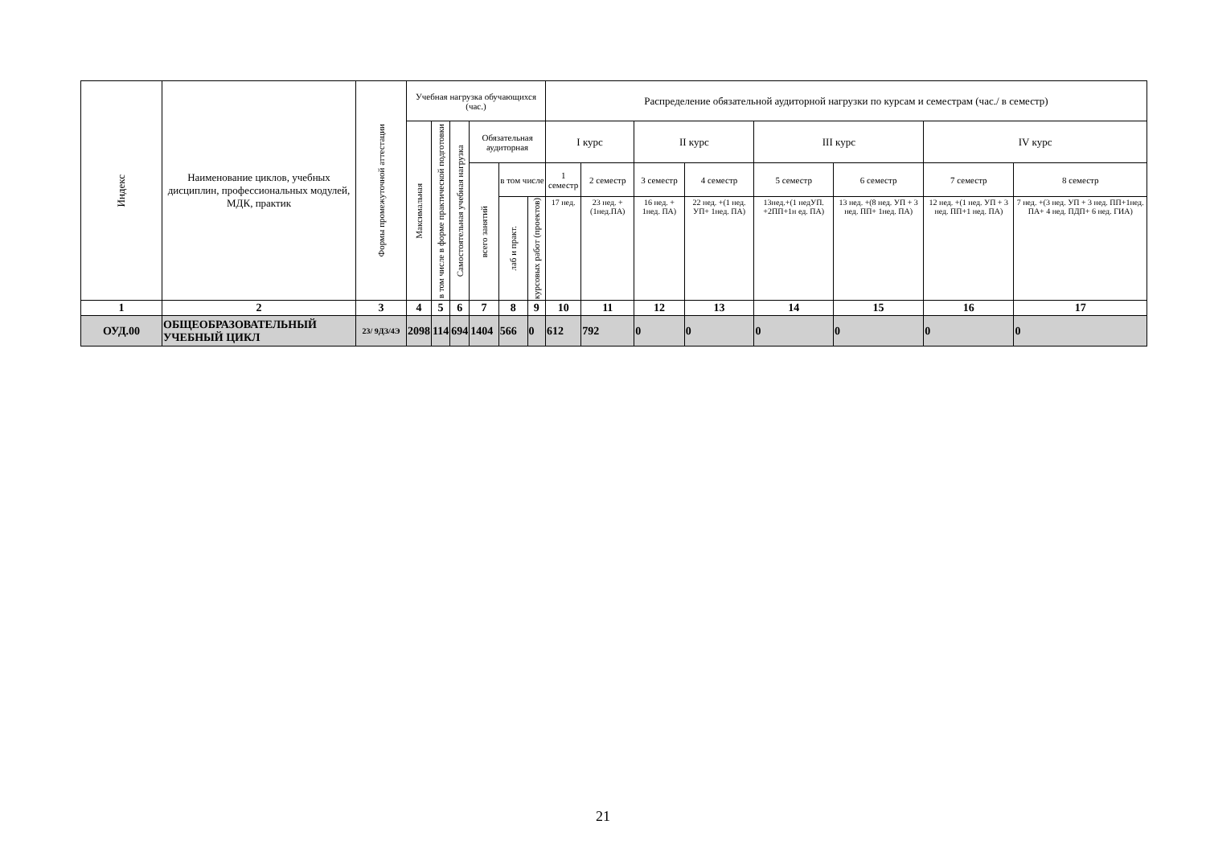| Индекс | Наименование циклов, учебных дисциплин, профессиональных модулей, МДК, практик | Формы промежуточной аттестации | Учебная нагрузка обучающихся (час.) | | | | | | Распределение обязательной аудиторной нагрузки по курсам и семестрам (час./ в семестр) | | | | | | | |
| --- | --- | --- | --- | --- | --- | --- | --- | --- | --- | --- | --- | --- | --- | --- | --- | --- |
| | | | Максимальная | в том числе в форме практической подготовки | Самостоятельная учебная нагрузка | Обязательная аудиторная | | | I курс | | II курс | | III курс | | IV курс | |
| | | | | | | всего занятий | в том числе | | 1 семестр | 2 семестр | 3 семестр | 4 семестр | 5 семестр | 6 семестр | 7 семестр | 8 семестр |
| | | | | | | | лаб и практ. | курсовых работ (проектов) | 17 нед. | 23 нед. + (1нед.ПА) | 16 нед. + 1нед. ПА) | 22 нед. +(1 нед. УП+ 1нед. ПА) | 13нед.+(1 недУП. +2ПП+1н ед. ПА) | 13 нед. +(8 нед. УП + 3 нед. ПП+ 1нед. ПА) | 12 нед. +(1 нед. УП + 3 нед. ПП+1 нед. ПА) | 7 нед. +(3 нед. УП + 3 нед. ПП+1нед. ПА+ 4 нед. ПДП+ 6 нед. ГИА) |
| 1 | 2 | 3 | 4 | 5 | 6 | 7 | 8 | 9 | 10 | 11 | 12 | 13 | 14 | 15 | 16 | 17 |
| ОУД.00 | ОБЩЕОБРАЗОВАТЕЛЬНЫЙ УЧЕБНЫЙ ЦИКЛ | 23/ 9ДЗ/4Э | 2098 | 114 | 694 | 1404 | 566 | 0 | 612 | 792 | 0 | 0 | 0 | 0 | 0 | 0 |
21